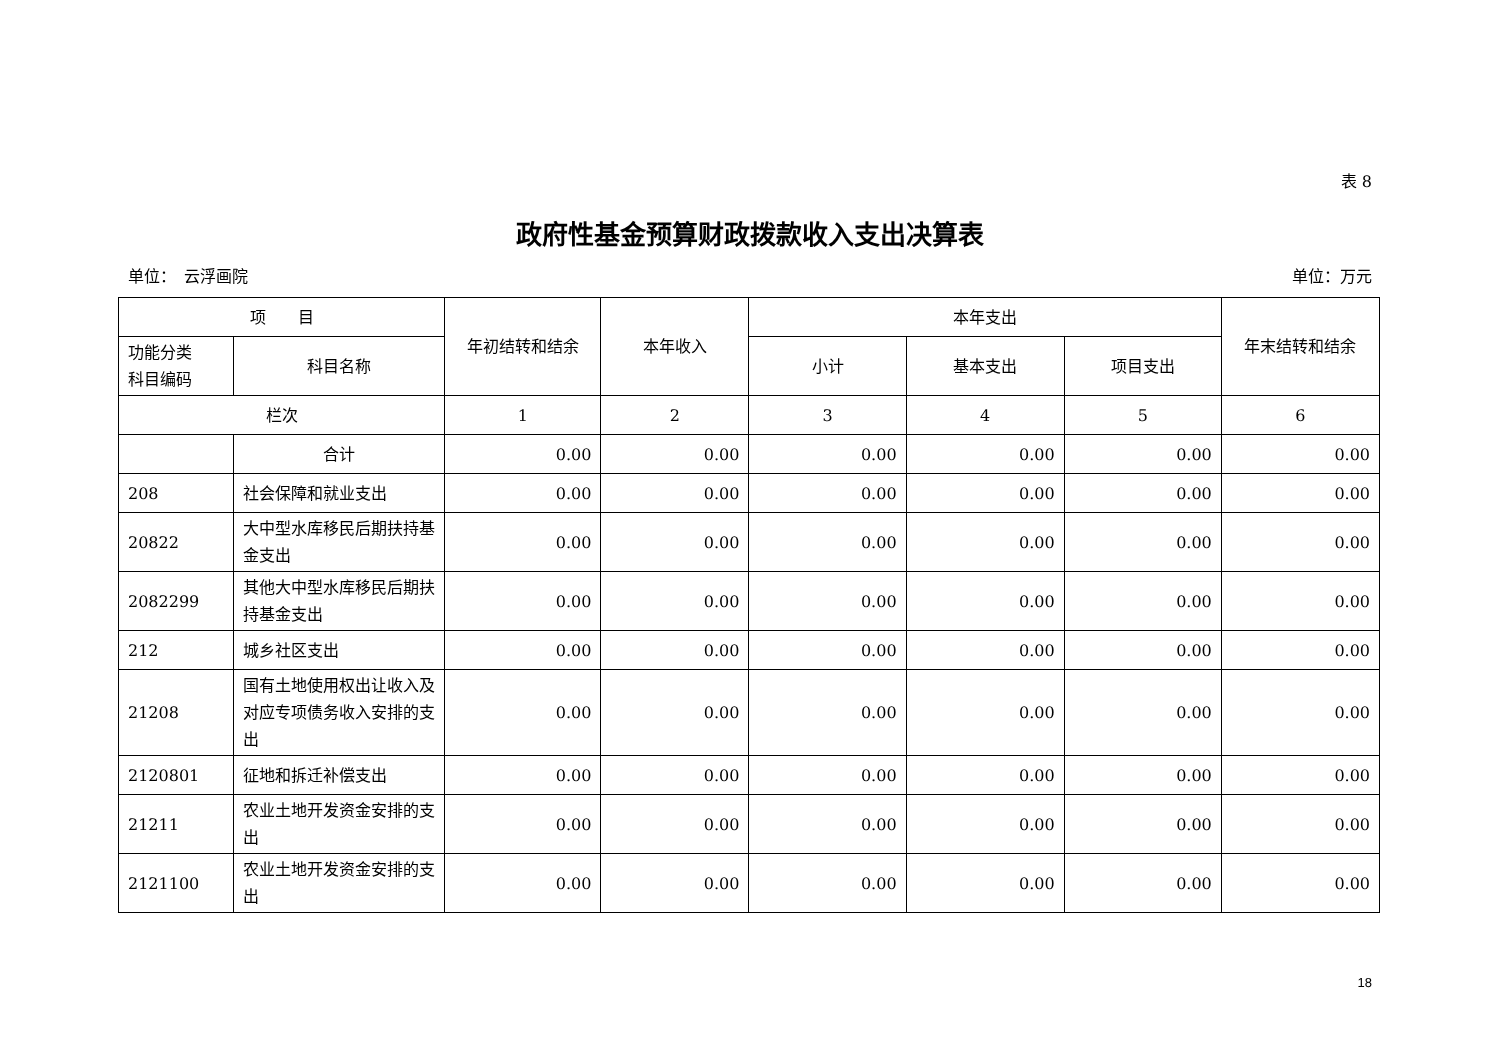表 8
政府性基金预算财政拨款收入支出决算表
单位：　云浮画院 单位：万元
| 项 目 | | 年初结转和结余 | 本年收入 | 本年支出 | | | 年末结转和结余 |
| --- | --- | --- | --- | --- | --- | --- | --- |
| 功能分类 科目编码 | 科目名称 | | | 小计 | 基本支出 | 项目支出 | |
| 栏次 | | 1 | 2 | 3 | 4 | 5 | 6 |
| | 合计 | 0.00 | 0.00 | 0.00 | 0.00 | 0.00 | 0.00 |
| 208 | 社会保障和就业支出 | 0.00 | 0.00 | 0.00 | 0.00 | 0.00 | 0.00 |
| 20822 | 大中型水库移民后期扶持基金支出 | 0.00 | 0.00 | 0.00 | 0.00 | 0.00 | 0.00 |
| 2082299 | 其他大中型水库移民后期扶持基金支出 | 0.00 | 0.00 | 0.00 | 0.00 | 0.00 | 0.00 |
| 212 | 城乡社区支出 | 0.00 | 0.00 | 0.00 | 0.00 | 0.00 | 0.00 |
| 21208 | 国有土地使用权出让收入及对应专项债务收入安排的支出 | 0.00 | 0.00 | 0.00 | 0.00 | 0.00 | 0.00 |
| 2120801 | 征地和拆迁补偿支出 | 0.00 | 0.00 | 0.00 | 0.00 | 0.00 | 0.00 |
| 21211 | 农业土地开发资金安排的支出 | 0.00 | 0.00 | 0.00 | 0.00 | 0.00 | 0.00 |
| 2121100 | 农业土地开发资金安排的支出 | 0.00 | 0.00 | 0.00 | 0.00 | 0.00 | 0.00 |
18